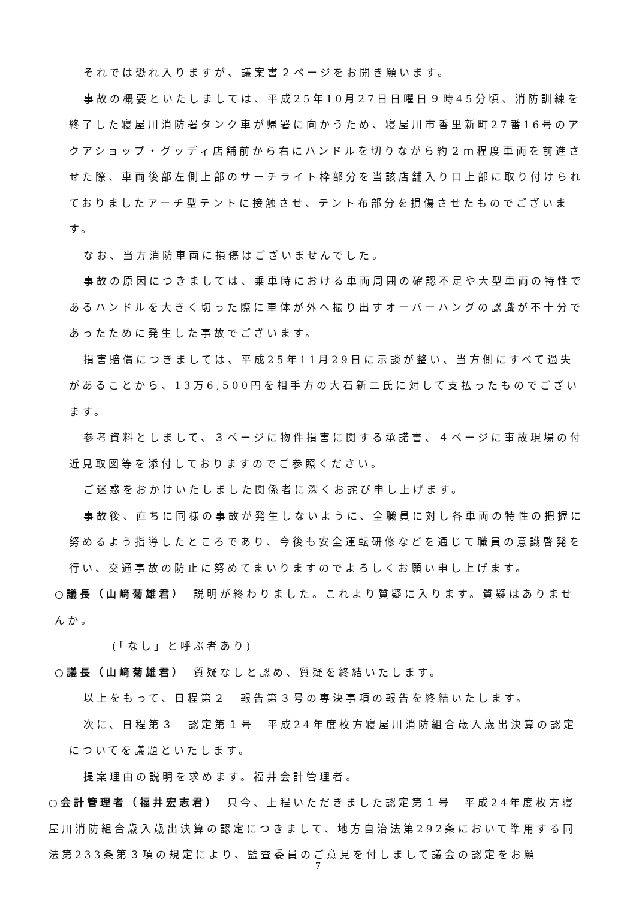それでは恐れ入りますが、議案書２ページをお開き願います。
事故の概要といたしましては、平成25年10月27日日曜日９時45分頃、消防訓練を終了した寝屋川消防署タンク車が帰署に向かうため、寝屋川市香里新町27番16号のアクアショップ・グッディ店舗前から右にハンドルを切りながら約２ｍ程度車両を前進させた際、車両後部左側上部のサーチライト枠部分を当該店舗入り口上部に取り付けられておりましたアーチ型テントに接触させ、テント布部分を損傷させたものでございます。
なお、当方消防車両に損傷はございませんでした。
事故の原因につきましては、乗車時における車両周囲の確認不足や大型車両の特性であるハンドルを大きく切った際に車体が外へ振り出すオーバーハングの認識が不十分であったために発生した事故でございます。
損害賠償につきましては、平成25年11月29日に示談が整い、当方側にすべて過失があることから、13万6,500円を相手方の大石新二氏に対して支払ったものでございます。
参考資料としまして、３ページに物件損害に関する承諾書、４ページに事故現場の付近見取図等を添付しておりますのでご参照ください。
ご迷惑をおかけいたしました関係者に深くお詫び申し上げます。
事故後、直ちに同様の事故が発生しないように、全職員に対し各車両の特性の把握に努めるよう指導したところであり、今後も安全運転研修などを通じて職員の意識啓発を行い、交通事故の防止に努めてまいりますのでよろしくお願い申し上げます。
○議長（山﨑菊雄君）　説明が終わりました。これより質疑に入ります。質疑はありませんか。
(「なし」と呼ぶ者あり)
○議長（山﨑菊雄君）　質疑なしと認め、質疑を終結いたします。
以上をもって、日程第２　報告第３号の専決事項の報告を終結いたします。
次に、日程第３　認定第１号　平成24年度枚方寝屋川消防組合歳入歳出決算の認定についてを議題といたします。
提案理由の説明を求めます。福井会計管理者。
○会計管理者（福井宏志君）　只今、上程いただきました認定第１号　平成24年度枚方寝屋川消防組合歳入歳出決算の認定につきまして、地方自治法第292条において準用する同法第233条第３項の規定により、監査委員のご意見を付しまして議会の認定をお願
7